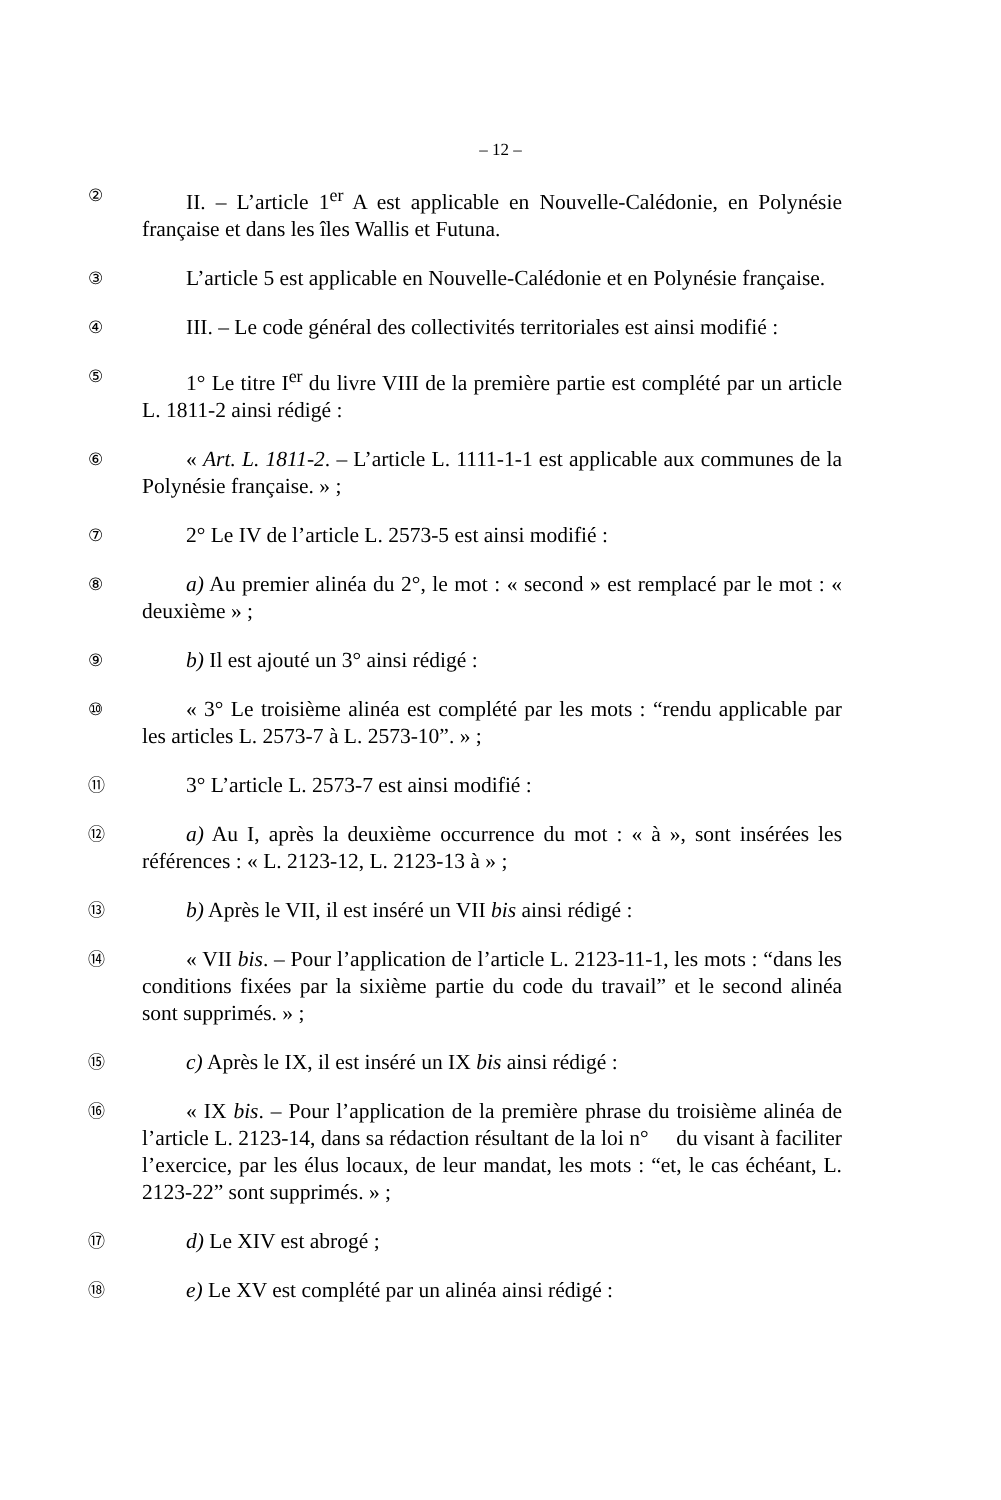– 12 –
②
II. – L’article 1<sup>er</sup> A est applicable en Nouvelle-Calédonie, en Polynésie française et dans les îles Wallis et Futuna.
③
L’article 5 est applicable en Nouvelle-Calédonie et en Polynésie française.
④
III. – Le code général des collectivités territoriales est ainsi modifié :
⑤
1° Le titre I<sup>er</sup> du livre VIII de la première partie est complété par un article L. 1811-2 ainsi rédigé :
⑥
« Art. L. 1811-2. – L’article L. 1111-1-1 est applicable aux communes de la Polynésie française. » ;
⑦
2° Le IV de l’article L. 2573-5 est ainsi modifié :
⑧
a) Au premier alinéa du 2°, le mot : « second » est remplacé par le mot : « deuxième » ;
⑨
b) Il est ajouté un 3° ainsi rédigé :
⑩
« 3° Le troisième alinéa est complété par les mots : “rendu applicable par les articles L. 2573-7 à L. 2573-10”. » ;
⑪
3° L’article L. 2573-7 est ainsi modifié :
⑫
a) Au I, après la deuxième occurrence du mot : « à », sont insérées les références : « L. 2123-12, L. 2123-13 à » ;
⑬
b) Après le VII, il est inséré un VII bis ainsi rédigé :
⑭
« VII bis. – Pour l’application de l’article L. 2123-11-1, les mots : “dans les conditions fixées par la sixième partie du code du travail” et le second alinéa sont supprimés. » ;
⑮
c) Après le IX, il est inséré un IX bis ainsi rédigé :
⑯
« IX bis. – Pour l’application de la première phrase du troisième alinéa de l’article L. 2123-14, dans sa rédaction résultant de la loi n° du visant à faciliter l’exercice, par les élus locaux, de leur mandat, les mots : “et, le cas échéant, L. 2123-22” sont supprimés. » ;
⑰
d) Le XIV est abrogé ;
⑱
e) Le XV est complété par un alinéa ainsi rédigé :